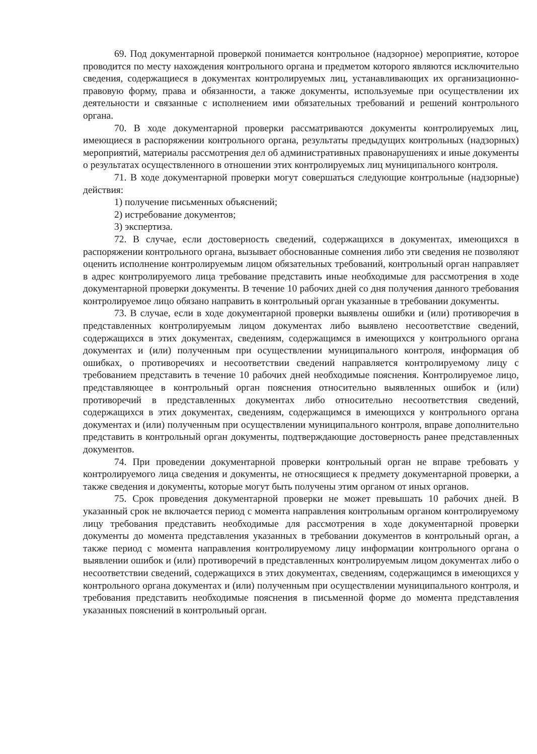69. Под документарной проверкой понимается контрольное (надзорное) мероприятие, которое проводится по месту нахождения контрольного органа и предметом которого являются исключительно сведения, содержащиеся в документах контролируемых лиц, устанавливающих их организационно-правовую форму, права и обязанности, а также документы, используемые при осуществлении их деятельности и связанные с исполнением ими обязательных требований и решений контрольного органа.
70. В ходе документарной проверки рассматриваются документы контролируемых лиц, имеющиеся в распоряжении контрольного органа, результаты предыдущих контрольных (надзорных) мероприятий, материалы рассмотрения дел об административных правонарушениях и иные документы о результатах осуществленного в отношении этих контролируемых лиц муниципального контроля.
71. В ходе документарной проверки могут совершаться следующие контрольные (надзорные) действия:
1) получение письменных объяснений;
2) истребование документов;
3) экспертиза.
72. В случае, если достоверность сведений, содержащихся в документах, имеющихся в распоряжении контрольного органа, вызывает обоснованные сомнения либо эти сведения не позволяют оценить исполнение контролируемым лицом обязательных требований, контрольный орган направляет в адрес контролируемого лица требование представить иные необходимые для рассмотрения в ходе документарной проверки документы. В течение 10 рабочих дней со дня получения данного требования контролируемое лицо обязано направить в контрольный орган указанные в требовании документы.
73. В случае, если в ходе документарной проверки выявлены ошибки и (или) противоречия в представленных контролируемым лицом документах либо выявлено несоответствие сведений, содержащихся в этих документах, сведениям, содержащимся в имеющихся у контрольного органа документах и (или) полученным при осуществлении муниципального контроля, информация об ошибках, о противоречиях и несоответствии сведений направляется контролируемому лицу с требованием представить в течение 10 рабочих дней необходимые пояснения. Контролируемое лицо, представляющее в контрольный орган пояснения относительно выявленных ошибок и (или) противоречий в представленных документах либо относительно несоответствия сведений, содержащихся в этих документах, сведениям, содержащимся в имеющихся у контрольного органа документах и (или) полученным при осуществлении муниципального контроля, вправе дополнительно представить в контрольный орган документы, подтверждающие достоверность ранее представленных документов.
74. При проведении документарной проверки контрольный орган не вправе требовать у контролируемого лица сведения и документы, не относящиеся к предмету документарной проверки, а также сведения и документы, которые могут быть получены этим органом от иных органов.
75. Срок проведения документарной проверки не может превышать 10 рабочих дней. В указанный срок не включается период с момента направления контрольным органом контролируемому лицу требования представить необходимые для рассмотрения в ходе документарной проверки документы до момента представления указанных в требовании документов в контрольный орган, а также период с момента направления контролируемому лицу информации контрольного органа о выявлении ошибок и (или) противоречий в представленных контролируемым лицом документах либо о несоответствии сведений, содержащихся в этих документах, сведениям, содержащимся в имеющихся у контрольного органа документах и (или) полученным при осуществлении муниципального контроля, и требования представить необходимые пояснения в письменной форме до момента представления указанных пояснений в контрольный орган.